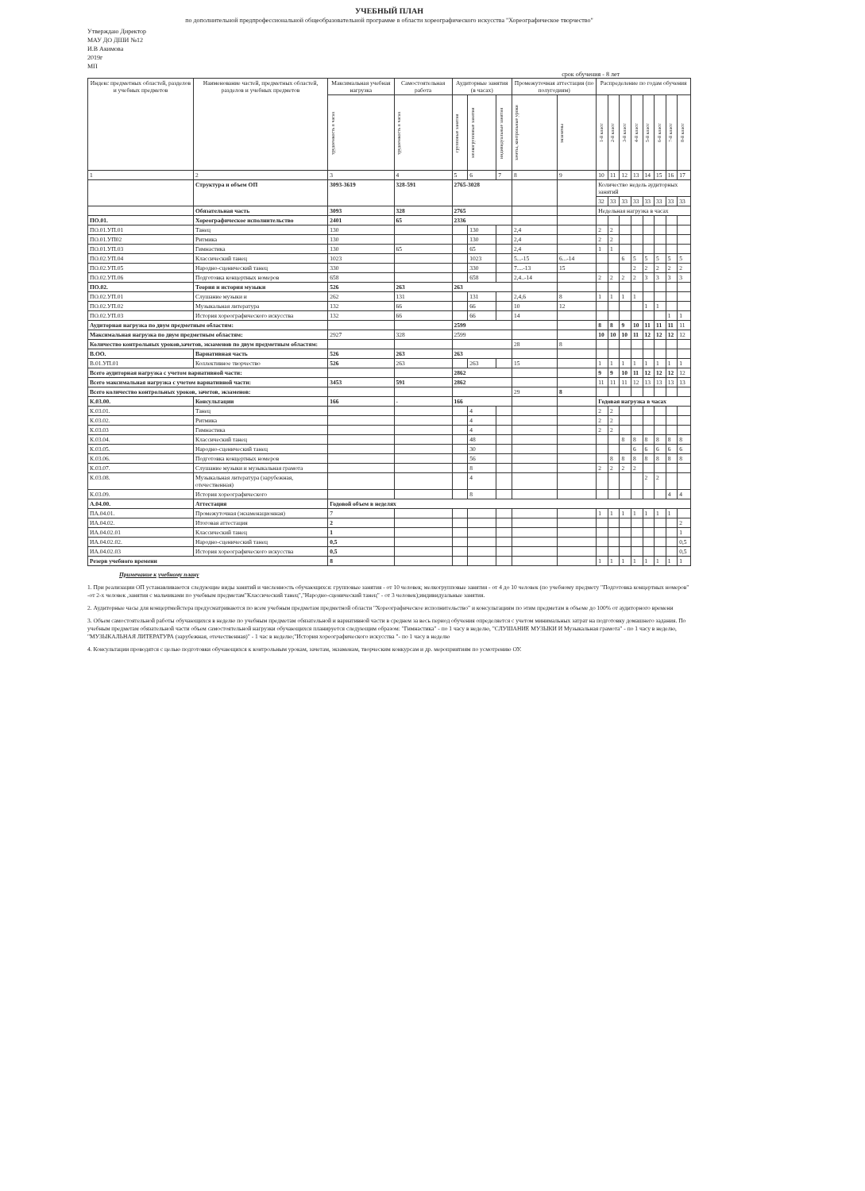УЧЕБНЫЙ ПЛАН
по дополнительной предпрофессиональной общеобразовательной программе в области хореографического искусства "Хореографическое творчество"
Утверждаю Директор
МАУ ДО ДШИ №12
И.В Акимова
2019г
МП
срок обучения - 8 лет
| Индекс предметных областей, разделов и учебных предметов | Наименование частей, предметных областей, разделов и учебных предметов | Максимальная учебная нагрузка | Самостоятельная работа | Аудиторные занятия (в часах) | | | Промежуточная аттестация (по полугодиям) | | Распределение по годам обучения | | | | | | | |
| --- | --- | --- | --- | --- | --- | --- | --- | --- | --- | --- | --- | --- | --- | --- | --- | --- |
| | | трудоемкость в часах | трудоемкость в часах | групповые занятия | мелкогрупповые занятия | индивидуальные занятия | зачеты, контрольные уроки | экзамены | 1-й класс | 2-й класс | 3-й класс | 4-й класс | 5-й класс | 6-й класс | 7-й класс | 8-й класс |
| 1 | 2 | 3 | 4 | 5 | 6 | 7 | 8 | 9 | 10 | 11 | 12 | 13 | 14 | 15 | 16 | 17 |
| | Структура и объем ОП | 3093-3619 | 328-591 | 2765-3028 | | | | | Количество недель аудиторных занятий | | | | | | | |
| | | | | | | | | | 32 | 33 | 33 | 33 | 33 | 33 | 33 | 33 |
| | Обязательная часть | 3093 | 328 | 2765 | | | | | Недельная нагрузка в часах | | | | | | | |
| ПО.01. | Хореографическое исполнительство | 2401 | 65 | 2336 | | | | | | | | | | | | |
| ПО.01.УП.01 | Танец | 130 | | | 130 | | 2,4 | | 2 | 2 | | | | | | |
| ПО.01.УП02 | Ритмика | 130 | | | 130 | | 2,4 | | 2 | 2 | | | | | | |
| ПО.01.УП.03 | Гимнастика | 130 | 65 | | 65 | | 2,4 | | 1 | 1 | | | | | | |
| ПО.02.УП.04 | Классический танец | 1023 | | | 1023 | | 5...-15 | 6...-14 | | | 6 | 5 | 5 | 5 | 5 | 5 |
| ПО.02.УП.05 | Народно-сценический танец | 330 | | | 330 | | 7....-13 | 15 | | | | 2 | 2 | 2 | 2 | 2 |
| ПО.02.УП.06 | Подготовка концертных номеров | 658 | | | 658 | | 2,4..-14 | | 2 | 2 | 2 | 2 | 3 | 3 | 3 | 3 |
| ПО.02. | Теория и история музыки | 526 | 263 | 263 | | | | | | | | | | | | |
| ПО.02.УП.01 | Слушание музыки и | 262 | 131 | | 131 | | 2,4,6 | 8 | 1 | 1 | 1 | 1 | | | | |
| ПО.02.УП.02 | Музыкальная литература | 132 | 66 | | 66 | | 10 | 12 | | | | | 1 | 1 | | |
| ПО.02.УП.03 | История хореографического искусства | 132 | 66 | | 66 | | 14 | | | | | | | | 1 | 1 |
| Аудиторная нагрузка по двум предметным областям: | | | | 2599 | | | | | 8 | 8 | 9 | 10 | 11 | 11 | 11 | 11 |
| Максимальная нагрузка по двум предметным областям: | | 2927 | 328 | 2599 | | | | | 10 | 10 | 10 | 11 | 12 | 12 | 12 | 12 |
| Количество контрольных уроков,зачетов, экзаменов по двум предметным областям: | | | | | | | 28 | 8 | | | | | | | | |
| В.ОО. | Вариативная часть | 526 | 263 | 263 | | | | | | | | | | | | |
| В.01.УП.01 | Коллективное творчество | 526 | 263 | | 263 | | 15 | | 1 | 1 | 1 | 1 | 1 | 1 | 1 | 1 |
| Всего аудиторная нагрузка с учетом вариативной части: | | | | 2862 | | | | | 9 | 9 | 10 | 11 | 12 | 12 | 12 | 12 |
| Всего максимальная нагрузка с учетом вариативной части: | | 3453 | 591 | 2862 | | | | | 11 | 11 | 11 | 12 | 13 | 13 | 13 | 13 |
| Всего количество контрольных уроков, зачетов, экзаменов: | | | | | | | 29 | 8 | | | | | | | | |
| К.03.00. | Консультации | 166 | - | 166 | | | | | Годовая нагрузка в часах | | | | | | | |
| К.03.01. | Танец | | | | 4 | | | | 2 | 2 | | | | | | |
| К.03.02. | Ритмика | | | | 4 | | | | 2 | 2 | | | | | | |
| К.03.03 | Гимнастика | | | | 4 | | | | 2 | 2 | | | | | | |
| К.03.04. | Классический танец | | | | 48 | | | | | | 8 | 8 | 8 | 8 | 8 | 8 |
| К.03.05. | Народно-сценический танец | | | | 30 | | | | | | | 6 | 6 | 6 | 6 | 6 |
| К.03.06. | Подготовка концертных номеров | | | | 56 | | | | | 8 | 8 | 8 | 8 | 8 | 8 | 8 |
| К.03.07. | Слушание музыки и музыкальная грамота | | | | 8 | | | | 2 | 2 | 2 | 2 | | | | |
| К.03.08. | Музыкальная литература (зарубежная, отечественная) | | | | 4 | | | | | | | | 2 | 2 | | |
| К.03.09. | История хореографического | | | | 8 | | | | | | | | | | 4 | 4 |
| А.04.00. | Аттестация | Годовой объем в неделях | | | | | | | | | | | | | | |
| ПА.04.01. | Промежуточная (экзаменационная) | 7 | | | | | | | 1 | 1 | 1 | 1 | 1 | 1 | 1 | |
| ИА.04.02. | Итоговая аттестация | 2 | | | | | | | | | | | | | | 2 |
| ИА.04.02.01 | Классический танец | 1 | | | | | | | | | | | | | | 1 |
| ИА.04.02.02. | Народно-сценический танец | 0,5 | | | | | | | | | | | | | | 0,5 |
| ИА.04.02.03 | История хореографического искусства | 0,5 | | | | | | | | | | | | | | 0,5 |
| Резерв учебного времени | | 8 | | | | | | | 1 | 1 | 1 | 1 | 1 | 1 | 1 | 1 |
Примечание к учебному плану
1. При реализации ОП устанавливаются следующие виды занятий и численность обучающихся: групповые занятия - от 10 человек; мелкогрупповые занятия - от 4 до 10 человек (по учебному предмету "Подготовка концертных номеров" -от 2-х человек ,занятия с мальчиками по учебным предметам"Классический танец","Народно-сценический танец" - от 3 человек);индивидуальные занятия.
2. Аудиторные часы для концертмейстера предусматриваются по всем учебным предметам предметной области "Хореографическое исполнительство" и консультациям по этим предметам в объеме до 100% от аудиторного времени
3. Объем самостоятельной работы обучающихся в неделю по учебным предметам обязательной и вариативной части в среднем за весь период обучения определяется с учетом минимальных затрат на подготовку домашнего задания. По учебным предметам обязательной части объем самостоятельной нагрузки обучающихся планируется следующим образом: "Гимнастика" - по 1 часу в неделю, "СЛУШАНИЕ МУЗЫКИ И Музыкальная грамота" - по 1 часу в неделю, "МУЗЫКАЛЬНАЯ ЛИТЕРАТУРА (зарубежная, отечественная)" - 1 час в неделю;"История хореографического искусства "- по 1 часу в неделю
4. Консультации проводятся с целью подготовки обучающихся к контрольным урокам, зачетам, экзаменам, творческим конкурсам и др. мероприятиям по усмотрению ОУ.